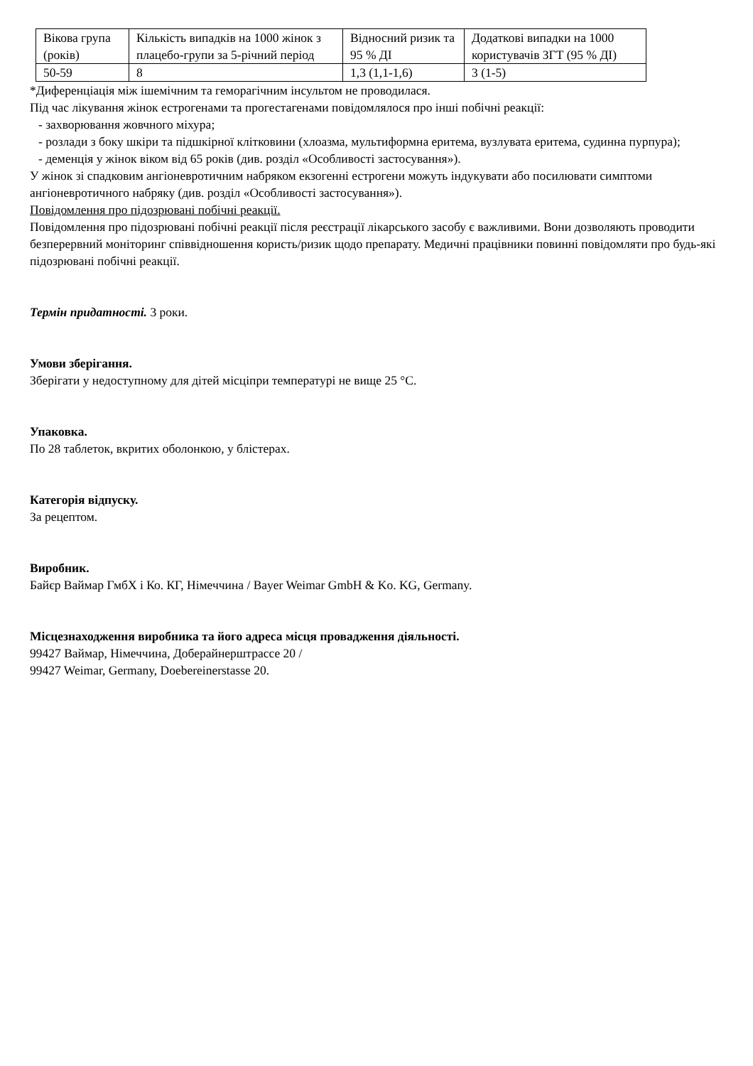| Вікова група (років) | Кількість випадків на 1000 жінок з плацебо-групи за 5-річний період | Відносний ризик та 95 % ДІ | Додаткові випадки на 1000 користувачів ЗГТ (95 % ДІ) |
| 50-59 | 8 | 1,3 (1,1-1,6) | 3 (1-5) |
*Диференціація між ішемічним та геморагічним інсультом не проводилася.
Під час лікування жінок естрогенами та прогестагенами повідомлялося про інші побічні реакції:
- захворювання жовчного міхура;
- розлади з боку шкіри та підшкірної клітковини (хлоазма, мультиформна еритема, вузлувата еритема, судинна пурпура);
- деменція у жінок віком від 65 років (див. розділ «Особливості застосування»).
У жінок зі спадковим ангіоневротичним набряком екзогенні естрогени можуть індукувати або посилювати симптоми ангіоневротичного набряку (див. розділ «Особливості застосування»).
Повідомлення про підозрювані побічні реакції.
Повідомлення про підозрювані побічні реакції після реєстрації лікарського засобу є важливими. Вони дозволяють проводити безперервний моніторинг співвідношення користь/ризик щодо препарату. Медичні працівники повинні повідомляти про будь-які підозрювані побічні реакції.
Термін придатності. 3 роки.
Умови зберігання.
Зберігати у недоступному для дітей місціпри температурі не вище 25 °С.
Упаковка.
По 28 таблеток, вкритих оболонкою, у блістерах.
Категорія відпуску.
За рецептом.
Виробник.
Байєр Ваймар ГмбХ і Ко. КГ, Німеччина / Bayer Weimar GmbH & Ko. KG, Germany.
Місцезнаходження виробника та його адреса місця провадження діяльності.
99427 Ваймар, Німеччина, Доберайнерштрассе 20 /
99427 Weimar, Germany, Doebereinerstasse 20.